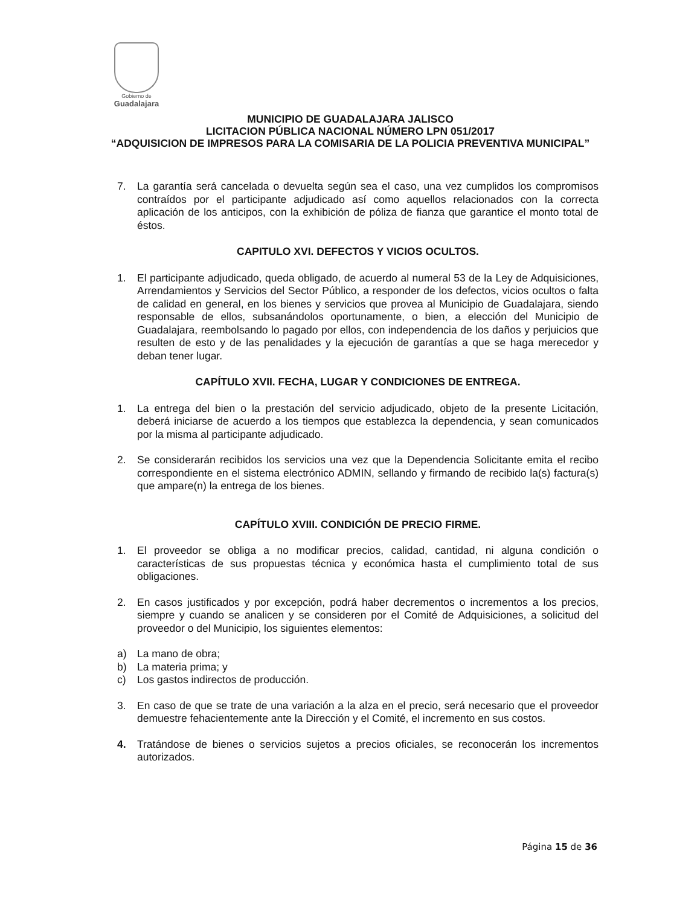Gobierno de
Guadalajara
MUNICIPIO DE GUADALAJARA JALISCO
LICITACION PÚBLICA NACIONAL NÚMERO LPN 051/2017
“ADQUISICION DE IMPRESOS PARA LA COMISARIA DE LA POLICIA PREVENTIVA MUNICIPAL”
7. La garantía será cancelada o devuelta según sea el caso, una vez cumplidos los compromisos contraídos por el participante adjudicado así como aquellos relacionados con la correcta aplicación de los anticipos, con la exhibición de póliza de fianza que garantice el monto total de éstos.
CAPITULO XVI. DEFECTOS Y VICIOS OCULTOS.
1. El participante adjudicado, queda obligado, de acuerdo al numeral 53 de la Ley de Adquisiciones, Arrendamientos y Servicios del Sector Público, a responder de los defectos, vicios ocultos o falta de calidad en general, en los bienes y servicios que provea al Municipio de Guadalajara, siendo responsable de ellos, subsanándolos oportunamente, o bien, a elección del Municipio de Guadalajara, reembolsando lo pagado por ellos, con independencia de los daños y perjuicios que resulten de esto y de las penalidades y la ejecución de garantías a que se haga merecedor y deban tener lugar.
CAPÍTULO XVII. FECHA, LUGAR Y CONDICIONES DE ENTREGA.
1. La entrega del bien o la prestación del servicio adjudicado, objeto de la presente Licitación, deberá iniciarse de acuerdo a los tiempos que establezca la dependencia, y sean comunicados por la misma al participante adjudicado.
2. Se considerarán recibidos los servicios una vez que la Dependencia Solicitante emita el recibo correspondiente en el sistema electrónico ADMIN, sellando y firmando de recibido la(s) factura(s) que ampare(n) la entrega de los bienes.
CAPÍTULO XVIII. CONDICIÓN DE PRECIO FIRME.
1. El proveedor se obliga a no modificar precios, calidad, cantidad, ni alguna condición o características de sus propuestas técnica y económica hasta el cumplimiento total de sus obligaciones.
2. En casos justificados y por excepción, podrá haber decrementos o incrementos a los precios, siempre y cuando se analicen y se consideren por el Comité de Adquisiciones, a solicitud del proveedor o del Municipio, los siguientes elementos:
a) La mano de obra;
b) La materia prima; y
c) Los gastos indirectos de producción.
3. En caso de que se trate de una variación a la alza en el precio, será necesario que el proveedor demuestre fehacientemente ante la Dirección y el Comité, el incremento en sus costos.
4. Tratándose de bienes o servicios sujetos a precios oficiales, se reconocerán los incrementos autorizados.
Página 15 de 36